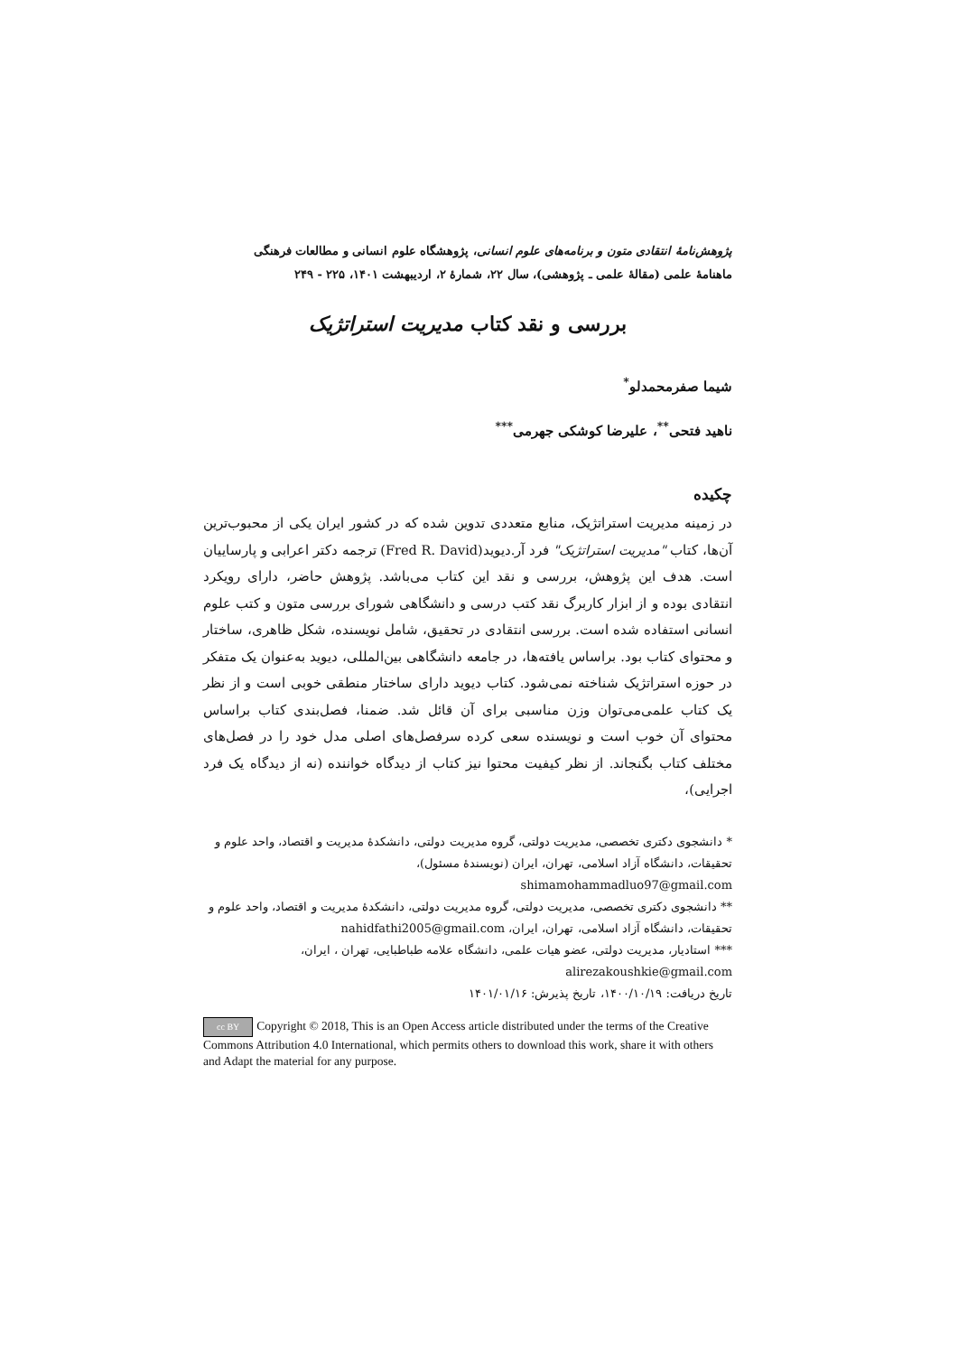پژوهش‌نامهٔ انتقادی متون و برنامه‌های علوم انسانی، پژوهشگاه علوم انسانی و مطالعات فرهنگی
ماهنامهٔ علمی (مقالهٔ علمی ـ پژوهشی)، سال ۲۲، شمارهٔ ۲، اردیبهشت ۱۴۰۱، ۲۲۵ - ۲۴۹
بررسی و نقد کتاب مدیریت استراتژیک
شیما صفرمحمدلو<sup>*</sup>
ناهید فتحی<sup>**</sup>، علیرضا کوشکی جهرمی<sup>***</sup>
چکیده
در زمینه مدیریت استراتژیک، منابع متعددی تدوین شده که در کشور ایران یکی از محبوب‌ترین آن‌ها، کتاب "مدیریت استراتژیک" فرد آر.دیوید(Fred R. David) ترجمه دکتر اعرابی و پارساییان است. هدف این پژوهش، بررسی و نقد این کتاب می‌باشد. پژوهش حاضر، دارای رویکرد انتقادی بوده و از ابزار کاربرگ نقد کتب درسی و دانشگاهی شورای بررسی متون و کتب علوم انسانی استفاده شده است. بررسی انتقادی در تحقیق، شامل نویسنده، شکل ظاهری، ساختار و محتوای کتاب بود. براساس یافته‌ها، در جامعه دانشگاهی بین‌المللی، دیوید به‌عنوان یک متفکر در حوزه استراتژیک شناخته نمی‌شود. کتاب دیوید دارای ساختار منطقی خوبی است و از نظر یک کتاب علمی‌می‌توان وزن مناسبی برای آن قائل شد. ضمنا، فصل‌بندی کتاب براساس محتوای آن خوب است و نویسنده سعی کرده سرفصل‌های اصلی مدل خود را در فصل‌های مختلف کتاب بگنجاند. از نظر کیفیت محتوا نیز کتاب از دیدگاه خواننده (نه از دیدگاه یک فرد اجرایی)،
* دانشجوی دکتری تخصصی، مدیریت دولتی، گروه مدیریت دولتی، دانشکدهٔ مدیریت و اقتصاد، واحد علوم و تحقیقات، دانشگاه آزاد اسلامی، تهران، ایران (نویسندهٔ مسئول)،
shimamohammadluo97@gmail.com
** دانشجوی دکتری تخصصی، مدیریت دولتی، گروه مدیریت دولتی، دانشکدهٔ مدیریت و اقتصاد، واحد علوم و تحقیقات، دانشگاه آزاد اسلامی، تهران، ایران، nahidfathi2005@gmail.com
*** استادیار، مدیریت دولتی، عضو هیات علمی، دانشگاه علامه طباطبایی، تهران ، ایران،
alirezakoushkie@gmail.com
تاریخ دریافت: ۱۴۰۰/۱۰/۱۹، تاریخ پذیرش: ۱۴۰۱/۰۱/۱۶
cc BY Copyright © 2018, This is an Open Access article distributed under the terms of the Creative Commons Attribution 4.0 International, which permits others to download this work, share it with others and Adapt the material for any purpose.